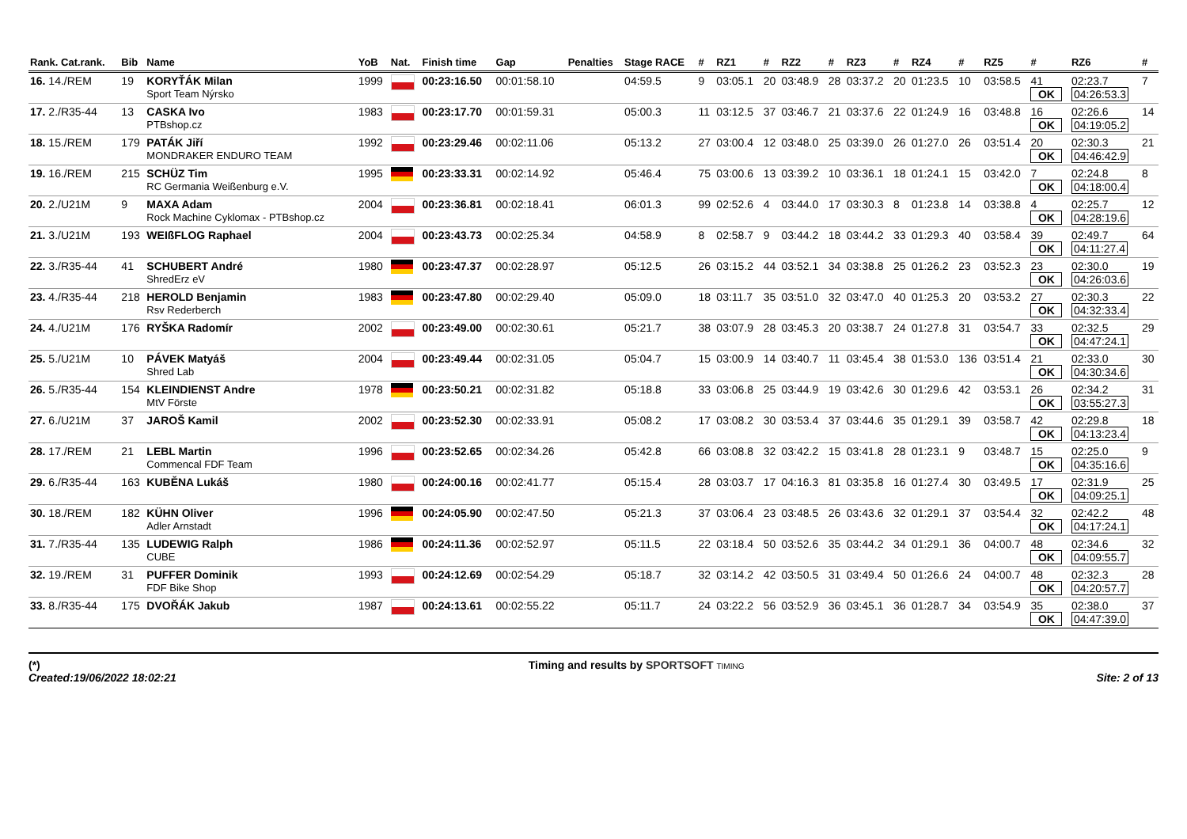| Rank. Cat.rank. | Bib | Name | YoB | Nat. | Finish time | Gap | Penalties | Stage RACE | # | RZ1 | # | RZ2 | # | RZ3 | # | RZ4 | # | RZ5 | # | RZ6 | # |
| --- | --- | --- | --- | --- | --- | --- | --- | --- | --- | --- | --- | --- | --- | --- | --- | --- | --- | --- | --- | --- | --- |
| 16. 14./REM | 19 | KORYŤÁK Milan Sport Team Nýrsko | 1999 | | 00:23:16.50 | 00:01:58.10 | | 04:59.5 | 9 | 03:05.1 | 20 | 03:48.9 | 28 | 03:37.2 | 20 | 01:23.5 | 10 | 03:58.5 | 41 OK | 02:23.7 04:26:53.3 | 7 |
| 17. 2./R35-44 | 13 | CASKA Ivo PTBshop.cz | 1983 | | 00:23:17.70 | 00:01:59.31 | | 05:00.3 | 11 | 03:12.5 | 37 | 03:46.7 | 21 | 03:37.6 | 22 | 01:24.9 | 16 | 03:48.8 | 16 OK | 02:26.6 04:19:05.2 | 14 |
| 18. 15./REM | 179 | PATÁK Jiří MONDRAKER ENDURO TEAM | 1992 | | 00:23:29.46 | 00:02:11.06 | | 05:13.2 | 27 | 03:00.4 | 12 | 03:48.0 | 25 | 03:39.0 | 26 | 01:27.0 | 26 | 03:51.4 | 20 OK | 02:30.3 04:46:42.9 | 21 |
| 19. 16./REM | 215 | SCHÜZ Tim RC Germania Weißenburg e.V. | 1995 | | 00:23:33.31 | 00:02:14.92 | | 05:46.4 | 75 | 03:00.6 | 13 | 03:39.2 | 10 | 03:36.1 | 18 | 01:24.1 | 15 | 03:42.0 | 7 OK | 02:24.8 04:18:00.4 | 8 |
| 20. 2./U21M | 9 | MAXA Adam Rock Machine Cyklomax - PTBshop.cz | 2004 | | 00:23:36.81 | 00:02:18.41 | | 06:01.3 | 99 | 02:52.6 | 4 | 03:44.0 | 17 | 03:30.3 | 8 | 01:23.8 | 14 | 03:38.8 | 4 OK | 02:25.7 04:28:19.6 | 12 |
| 21. 3./U21M | 193 | WEIßFLOG Raphael | 2004 | | 00:23:43.73 | 00:02:25.34 | | 04:58.9 | 8 | 02:58.7 | 9 | 03:44.2 | 18 | 03:44.2 | 33 | 01:29.3 | 40 | 03:58.4 | 39 OK | 02:49.7 04:11:27.4 | 64 |
| 22. 3./R35-44 | 41 | SCHUBERT André ShredErz eV | 1980 | | 00:23:47.37 | 00:02:28.97 | | 05:12.5 | 26 | 03:15.2 | 44 | 03:52.1 | 34 | 03:38.8 | 25 | 01:26.2 | 23 | 03:52.3 | 23 OK | 02:30.0 04:26:03.6 | 19 |
| 23. 4./R35-44 | 218 | HEROLD Benjamin Rsv Rederberch | 1983 | | 00:23:47.80 | 00:02:29.40 | | 05:09.0 | 18 | 03:11.7 | 35 | 03:51.0 | 32 | 03:47.0 | 40 | 01:25.3 | 20 | 03:53.2 | 27 OK | 02:30.3 04:32:33.4 | 22 |
| 24. 4./U21M | 176 | RYŠKA Radomír | 2002 | | 00:23:49.00 | 00:02:30.61 | | 05:21.7 | 38 | 03:07.9 | 28 | 03:45.3 | 20 | 03:38.7 | 24 | 01:27.8 | 31 | 03:54.7 | 33 OK | 02:32.5 04:47:24.1 | 29 |
| 25. 5./U21M | 10 | PÁVEK Matyáš Shred Lab | 2004 | | 00:23:49.44 | 00:02:31.05 | | 05:04.7 | 15 | 03:00.9 | 14 | 03:40.7 | 11 | 03:45.4 | 38 | 01:53.0 | 136 | 03:51.4 | 21 OK | 02:33.0 04:30:34.6 | 30 |
| 26. 5./R35-44 | 154 | KLEINDIENST Andre MtV Förste | 1978 | | 00:23:50.21 | 00:02:31.82 | | 05:18.8 | 33 | 03:06.8 | 25 | 03:44.9 | 19 | 03:42.6 | 30 | 01:29.6 | 42 | 03:53.1 | 26 OK | 02:34.2 03:55:27.3 | 31 |
| 27. 6./U21M | 37 | JAROŠ Kamil | 2002 | | 00:23:52.30 | 00:02:33.91 | | 05:08.2 | 17 | 03:08.2 | 30 | 03:53.4 | 37 | 03:44.6 | 35 | 01:29.1 | 39 | 03:58.7 | 42 OK | 02:29.8 04:13:23.4 | 18 |
| 28. 17./REM | 21 | LEBL Martin Commencal FDF Team | 1996 | | 00:23:52.65 | 00:02:34.26 | | 05:42.8 | 66 | 03:08.8 | 32 | 03:42.2 | 15 | 03:41.8 | 28 | 01:23.1 | 9 | 03:48.7 | 15 OK | 02:25.0 04:35:16.6 | 9 |
| 29. 6./R35-44 | 163 | KUBĚNA Lukáš | 1980 | | 00:24:00.16 | 00:02:41.77 | | 05:15.4 | 28 | 03:03.7 | 17 | 04:16.3 | 81 | 03:35.8 | 16 | 01:27.4 | 30 | 03:49.5 | 17 OK | 02:31.9 04:09:25.1 | 25 |
| 30. 18./REM | 182 | KÜHN Oliver Adler Arnstadt | 1996 | | 00:24:05.90 | 00:02:47.50 | | 05:21.3 | 37 | 03:06.4 | 23 | 03:48.5 | 26 | 03:43.6 | 32 | 01:29.1 | 37 | 03:54.4 | 32 OK | 02:42.2 04:17:24.1 | 48 |
| 31. 7./R35-44 | 135 | LUDEWIG Ralph CUBE | 1986 | | 00:24:11.36 | 00:02:52.97 | | 05:11.5 | 22 | 03:18.4 | 50 | 03:52.6 | 35 | 03:44.2 | 34 | 01:29.1 | 36 | 04:00.7 | 48 OK | 02:34.6 04:09:55.7 | 32 |
| 32. 19./REM | 31 | PUFFER Dominik FDF Bike Shop | 1993 | | 00:24:12.69 | 00:02:54.29 | | 05:18.7 | 32 | 03:14.2 | 42 | 03:50.5 | 31 | 03:49.4 | 50 | 01:26.6 | 24 | 04:00.7 | 48 OK | 02:32.3 04:20:57.7 | 28 |
| 33. 8./R35-44 | 175 | DVOŘÁK Jakub | 1987 | | 00:24:13.61 | 00:02:55.22 | | 05:11.7 | 24 | 03:22.2 | 56 | 03:52.9 | 36 | 03:45.1 | 36 | 01:28.7 | 34 | 03:54.9 | 35 OK | 02:38.0 04:47:39.0 | 37 |
(*)
Created:19/06/2022 18:02:21
Timing and results by SPORTSOFT TIMING
Site: 2 of 13